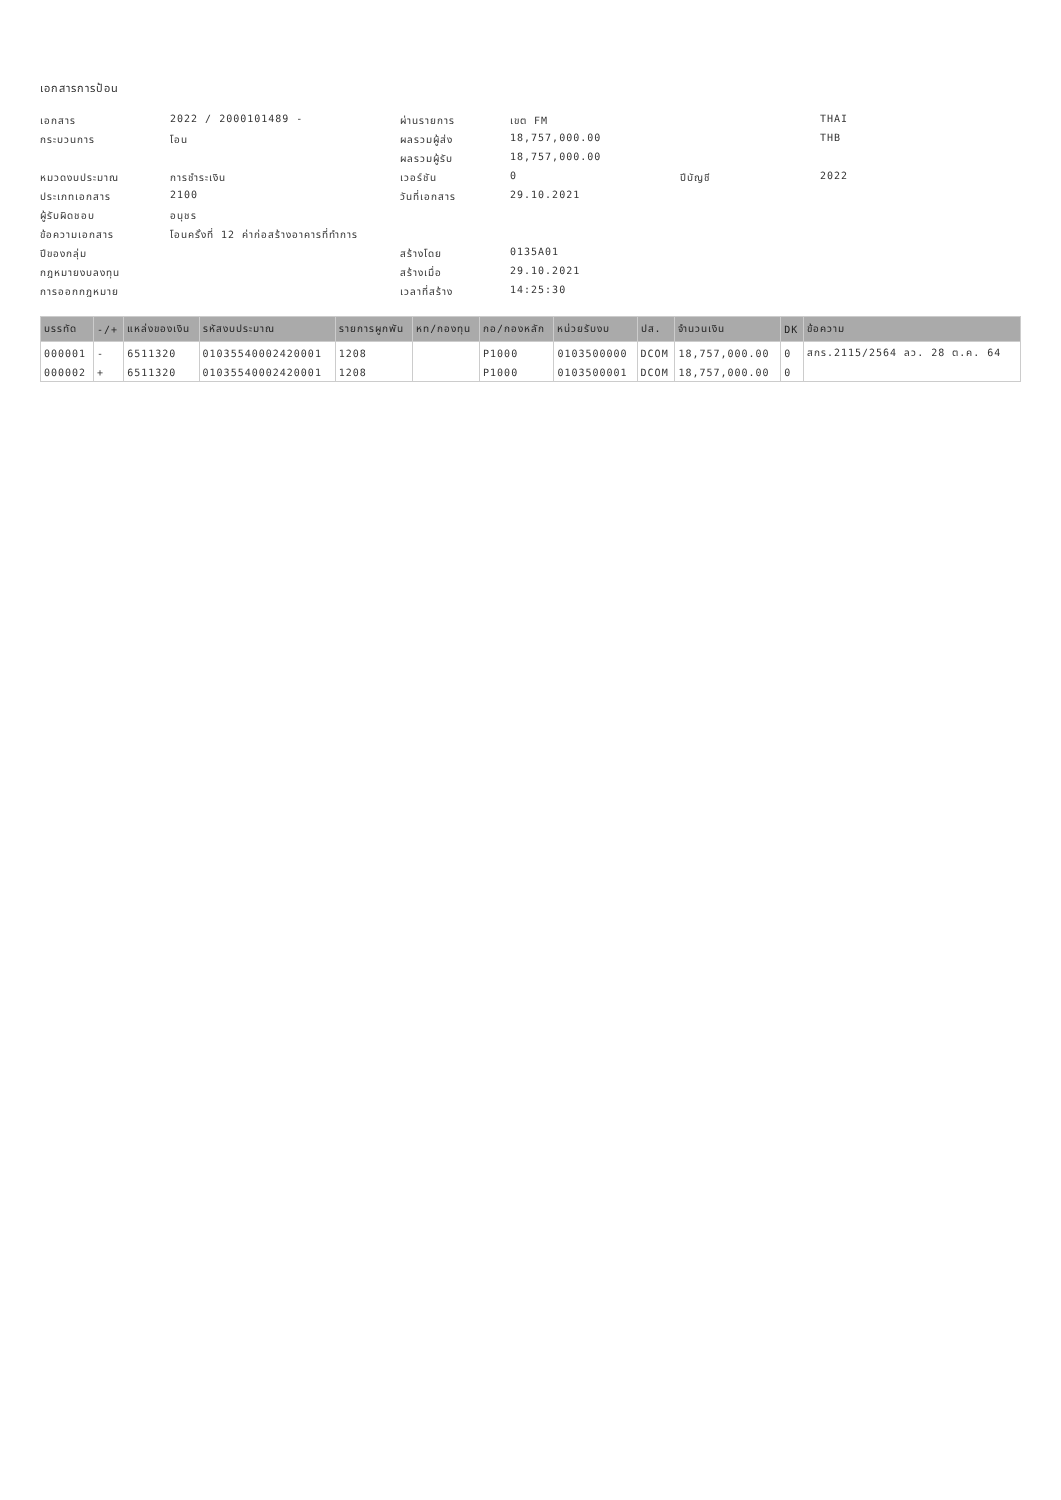เอกสารการป้อน
เอกสาร
2022 / 2000101489 -
ผ่านรายการ
เขต FM
THAI
กระบวนการ
โอน
ผลรวมผู้ส่ง
18,757,000.00
THB
ผลรวมผู้รับ
18,757,000.00
หมวดงบประมาณ
การชำระเงิน
เวอร์ชัน
0
ปีบัญชี
2022
ประเภทเอกสาร
2100
วันที่เอกสาร
29.10.2021
ผู้รับผิดชอบ
อนุชร
ข้อความเอกสาร
โอนครั้งที่ 12 ค่าก่อสร้างอาคารที่ทำการ
ปีของกลุ่ม
สร้างโดย
0135A01
กฎหมายงบลงทุน
สร้างเมื่อ
29.10.2021
การออกกฎหมาย
เวลาที่สร้าง
14:25:30
| บรรทัด | -/+ | แหล่งของเงิน | รหัสงบประมาณ | รายการผูกพัน | หท/กองทุน | กอ/กองหลัก | หน่วยรับงบ | ปส. | จำนวนเงิน | DK | ข้อความ |
| --- | --- | --- | --- | --- | --- | --- | --- | --- | --- | --- | --- |
| 000001 | - | 6511320 | 01035540002420001 | 1208 | | P1000 | 0103500000 | DCOM | 18,757,000.00 | 0 | สกร.2115/2564 ลว. 28 ต.ค. 64 |
| 000002 | + | 6511320 | 01035540002420001 | 1208 | | P1000 | 0103500001 | DCOM | 18,757,000.00 | 0 | |